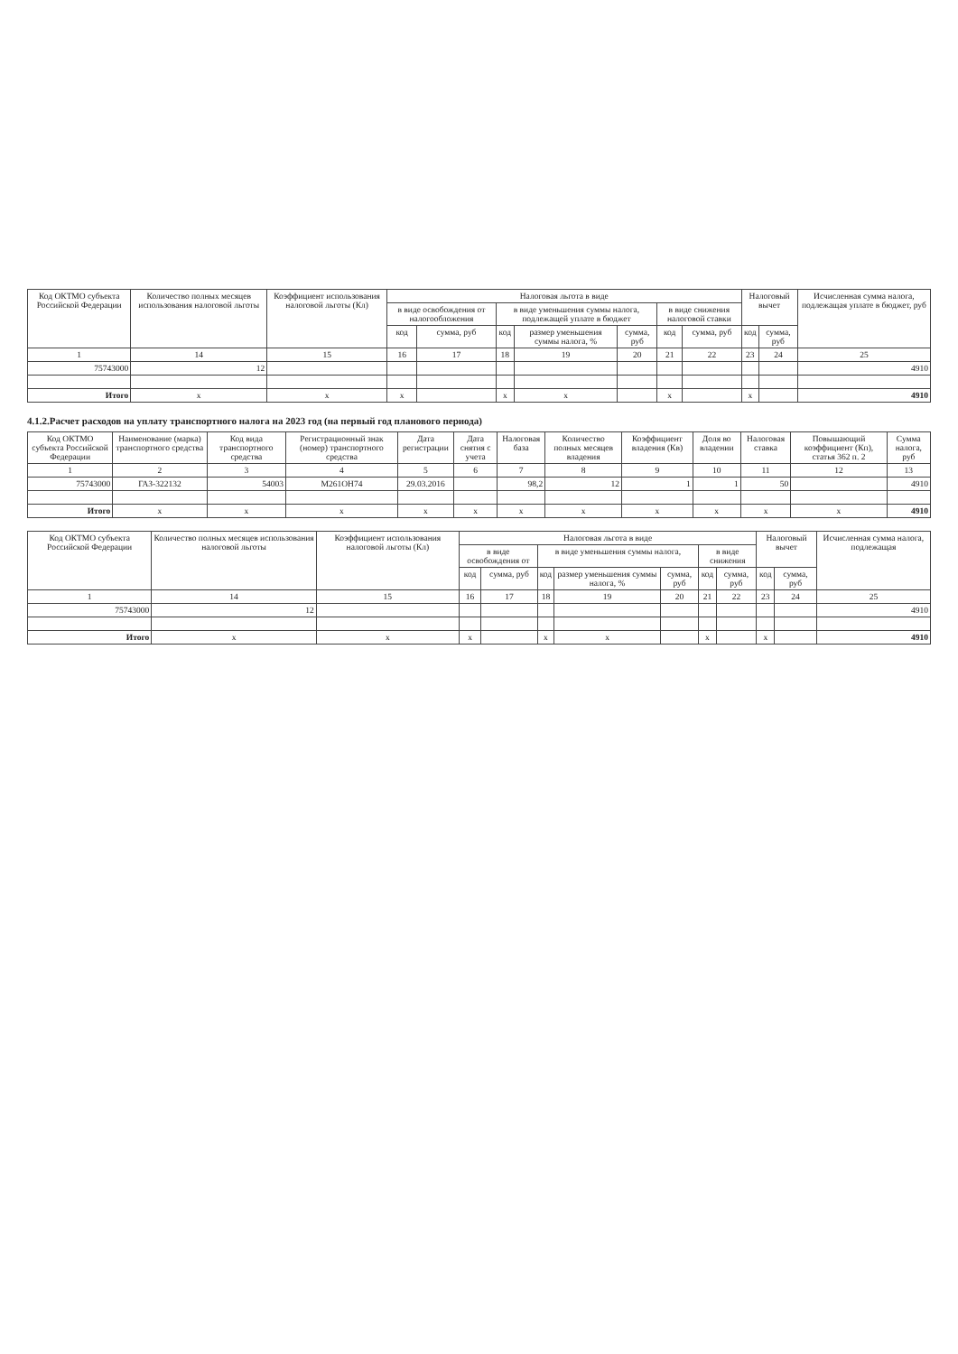| Код ОКТМО субъекта Российской Федерации | Количество полных месяцев использования налоговой льготы | Коэффициент использования налоговой льготы (Кл) | Налоговая льгота в виде | | | | | | | Налоговый вычет | | Исчисленная сумма налога, подлежащая уплате в бюджет, руб |
| --- | --- | --- | --- | --- | --- | --- | --- | --- | --- | --- | --- | --- |
| | | | в виде освобождения от налогообложения | | в виде уменьшения суммы налога, подлежащей уплате в бюджет | | | в виде снижения налоговой ставки | | | | |
| | | | код | сумма, руб | код | размер уменьшения суммы налога, % | сумма, руб | код | сумма, руб | код | сумма, руб | |
| 1 | 14 | 15 | 16 | 17 | 18 | 19 | 20 | 21 | 22 | 23 | 24 | 25 |
| 75743000 | 12 | | | | | | | | | | | 4910 |
| Итого | x | x | x | | x | x | | x | | x | | 4910 |
4.1.2.Расчет расходов на уплату транспортного налога на 2023 год (на первый год планового периода)
| Код ОКТМО субъекта Российской Федерации | Наименование (марка) транспортного средства | Код вида транспортного средства | Регистрационный знак (номер) транспортного средства | Дата регистрации | Дата снятия с учета | Налоговая база | Количество полных месяцев владения | Коэффициент владения (Кв) | Доля во владении | Налоговая ставка | Повышающий коэффициент (Кп), статья 362 п. 2 | Сумма налога, руб |
| --- | --- | --- | --- | --- | --- | --- | --- | --- | --- | --- | --- | --- |
| 1 | 2 | 3 | 4 | 5 | 6 | 7 | 8 | 9 | 10 | 11 | 12 | 13 |
| 75743000 | ГАЗ-322132 | 54003 | М261ОН74 | 29.03.2016 | | 98,2 | 12 | 1 | 1 | 50 | | 4910 |
| Итого | x | x | x | x | x | x | x | x | x | x | x | 4910 |
| Код ОКТМО субъекта Российской Федерации | Количество полных месяцев использования налоговой льготы | Коэффициент использования налоговой льготы (Кл) | Налоговая льгота в виде | | | | | | | Налоговый вычет | | Исчисленная сумма налога, подлежащая |
| --- | --- | --- | --- | --- | --- | --- | --- | --- | --- | --- | --- | --- |
| | | | в виде освобождения от | | в виде уменьшения суммы налога, | | | в виде снижения | | | | |
| | | | код | сумма, руб | код | размер уменьшения суммы налога, % | сумма, руб | код | сумма, руб | код | сумма, руб | |
| 1 | 14 | 15 | 16 | 17 | 18 | 19 | 20 | 21 | 22 | 23 | 24 | 25 |
| 75743000 | 12 | | | | | | | | | | | 4910 |
| Итого | x | x | x | | x | x | | x | | x | | 4910 |